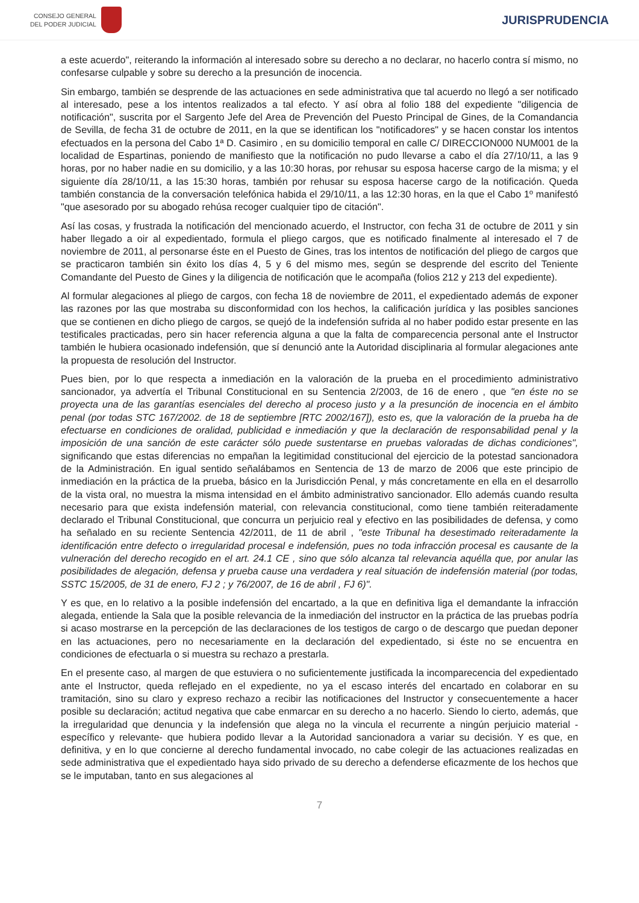CONSEJO GENERAL
DEL PODER JUDICIAL
JURISPRUDENCIA
a este acuerdo", reiterando la información al interesado sobre su derecho a no declarar, no hacerlo contra sí mismo, no confesarse culpable y sobre su derecho a la presunción de inocencia.
Sin embargo, también se desprende de las actuaciones en sede administrativa que tal acuerdo no llegó a ser notificado al interesado, pese a los intentos realizados a tal efecto. Y así obra al folio 188 del expediente "diligencia de notificación", suscrita por el Sargento Jefe del Area de Prevención del Puesto Principal de Gines, de la Comandancia de Sevilla, de fecha 31 de octubre de 2011, en la que se identifican los "notificadores" y se hacen constar los intentos efectuados en la persona del Cabo 1ª D. Casimiro , en su domicilio temporal en calle C/ DIRECCION000 NUM001 de la localidad de Espartinas, poniendo de manifiesto que la notificación no pudo llevarse a cabo el día 27/10/11, a las 9 horas, por no haber nadie en su domicilio, y a las 10:30 horas, por rehusar su esposa hacerse cargo de la misma; y el siguiente día 28/10/11, a las 15:30 horas, también por rehusar su esposa hacerse cargo de la notificación. Queda también constancia de la conversación telefónica habida el 29/10/11, a las 12:30 horas, en la que el Cabo 1º manifestó "que asesorado por su abogado rehúsa recoger cualquier tipo de citación".
Así las cosas, y frustrada la notificación del mencionado acuerdo, el Instructor, con fecha 31 de octubre de 2011 y sin haber llegado a oir al expedientado, formula el pliego cargos, que es notificado finalmente al interesado el 7 de noviembre de 2011, al personarse éste en el Puesto de Gines, tras los intentos de notificación del pliego de cargos que se practicaron también sin éxito los días 4, 5 y 6 del mismo mes, según se desprende del escrito del Teniente Comandante del Puesto de Gines y la diligencia de notificación que le acompaña (folios 212 y 213 del expediente).
Al formular alegaciones al pliego de cargos, con fecha 18 de noviembre de 2011, el expedientado además de exponer las razones por las que mostraba su disconformidad con los hechos, la calificación jurídica y las posibles sanciones que se contienen en dicho pliego de cargos, se quejó de la indefensión sufrida al no haber podido estar presente en las testificales practicadas, pero sin hacer referencia alguna a que la falta de comparecencia personal ante el Instructor también le hubiera ocasionado indefensión, que sí denunció ante la Autoridad disciplinaria al formular alegaciones ante la propuesta de resolución del Instructor.
Pues bien, por lo que respecta a inmediación en la valoración de la prueba en el procedimiento administrativo sancionador, ya advertía el Tribunal Constitucional en su Sentencia 2/2003, de 16 de enero , que "en éste no se proyecta una de las garantías esenciales del derecho al proceso justo y a la presunción de inocencia en el ámbito penal (por todas STC 167/2002. de 18 de septiembre [RTC 2002/167]), esto es, que la valoración de la prueba ha de efectuarse en condiciones de oralidad, publicidad e inmediación y que la declaración de responsabilidad penal y la imposición de una sanción de este carácter sólo puede sustentarse en pruebas valoradas de dichas condiciones", significando que estas diferencias no empañan la legitimidad constitucional del ejercicio de la potestad sancionadora de la Administración. En igual sentido señalábamos en Sentencia de 13 de marzo de 2006 que este principio de inmediación en la práctica de la prueba, básico en la Jurisdicción Penal, y más concretamente en ella en el desarrollo de la vista oral, no muestra la misma intensidad en el ámbito administrativo sancionador. Ello además cuando resulta necesario para que exista indefensión material, con relevancia constitucional, como tiene también reiteradamente declarado el Tribunal Constitucional, que concurra un perjuicio real y efectivo en las posibilidades de defensa, y como ha señalado en su reciente Sentencia 42/2011, de 11 de abril , "este Tribunal ha desestimado reiteradamente la identificación entre defecto o irregularidad procesal e indefensión, pues no toda infracción procesal es causante de la vulneración del derecho recogido en el art. 24.1 CE , sino que sólo alcanza tal relevancia aquélla que, por anular las posibilidades de alegación, defensa y prueba cause una verdadera y real situación de indefensión material (por todas, SSTC 15/2005, de 31 de enero, FJ 2 ; y 76/2007, de 16 de abril , FJ 6)".
Y es que, en lo relativo a la posible indefensión del encartado, a la que en definitiva liga el demandante la infracción alegada, entiende la Sala que la posible relevancia de la inmediación del instructor en la práctica de las pruebas podría si acaso mostrarse en la percepción de las declaraciones de los testigos de cargo o de descargo que puedan deponer en las actuaciones, pero no necesariamente en la declaración del expedientado, si éste no se encuentra en condiciones de efectuarla o si muestra su rechazo a prestarla.
En el presente caso, al margen de que estuviera o no suficientemente justificada la incomparecencia del expedientado ante el Instructor, queda reflejado en el expediente, no ya el escaso interés del encartado en colaborar en su tramitación, sino su claro y expreso rechazo a recibir las notificaciones del Instructor y consecuentemente a hacer posible su declaración; actitud negativa que cabe enmarcar en su derecho a no hacerlo. Siendo lo cierto, además, que la irregularidad que denuncia y la indefensión que alega no la vincula el recurrente a ningún perjuicio material -específico y relevante- que hubiera podido llevar a la Autoridad sancionadora a variar su decisión. Y es que, en definitiva, y en lo que concierne al derecho fundamental invocado, no cabe colegir de las actuaciones realizadas en sede administrativa que el expedientado haya sido privado de su derecho a defenderse eficazmente de los hechos que se le imputaban, tanto en sus alegaciones al
7